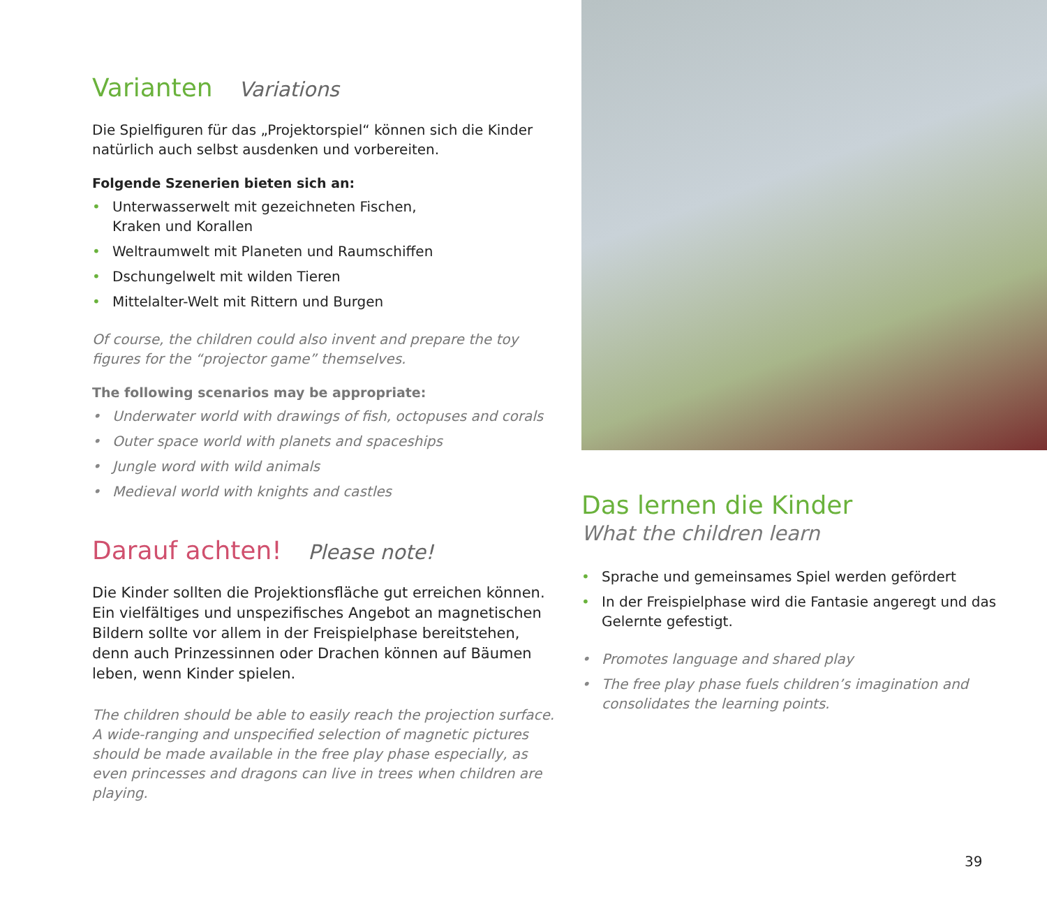Varianten Variations
Die Spielfiguren für das „Projektorspiel“ können sich die Kinder natürlich auch selbst ausdenken und vorbereiten.
Folgende Szenerien bieten sich an:
• Unterwasserwelt mit gezeichneten Fischen,
Kraken und Korallen
• Weltraumwelt mit Planeten und Raumschiffen
• Dschungelwelt mit wilden Tieren
• Mittelalter-Welt mit Rittern und Burgen
Of course, the children could also invent and prepare the toy figures for the “projector game” themselves.
The following scenarios may be appropriate:
• Underwater world with drawings of fish, octopuses and corals
• Outer space world with planets and spaceships
• Jungle word with wild animals
• Medieval world with knights and castles
Darauf achten! Please note!
Die Kinder sollten die Projektionsfläche gut erreichen können. Ein vielfältiges und unspezifisches Angebot an magnetischen Bildern sollte vor allem in der Freispielphase bereitstehen, denn auch Prinzessinnen oder Drachen können auf Bäumen leben, wenn Kinder spielen.
The children should be able to easily reach the projection surface. A wide-ranging and unspecified selection of magnetic pictures should be made available in the free play phase especially, as even princesses and dragons can live in trees when children are playing.
Das lernen die Kinder
What the children learn
• Sprache und gemeinsames Spiel werden gefördert
• In der Freispielphase wird die Fantasie angeregt und das Gelernte gefestigt.
• Promotes language and shared play
• The free play phase fuels children’s imagination and consolidates the learning points.
39